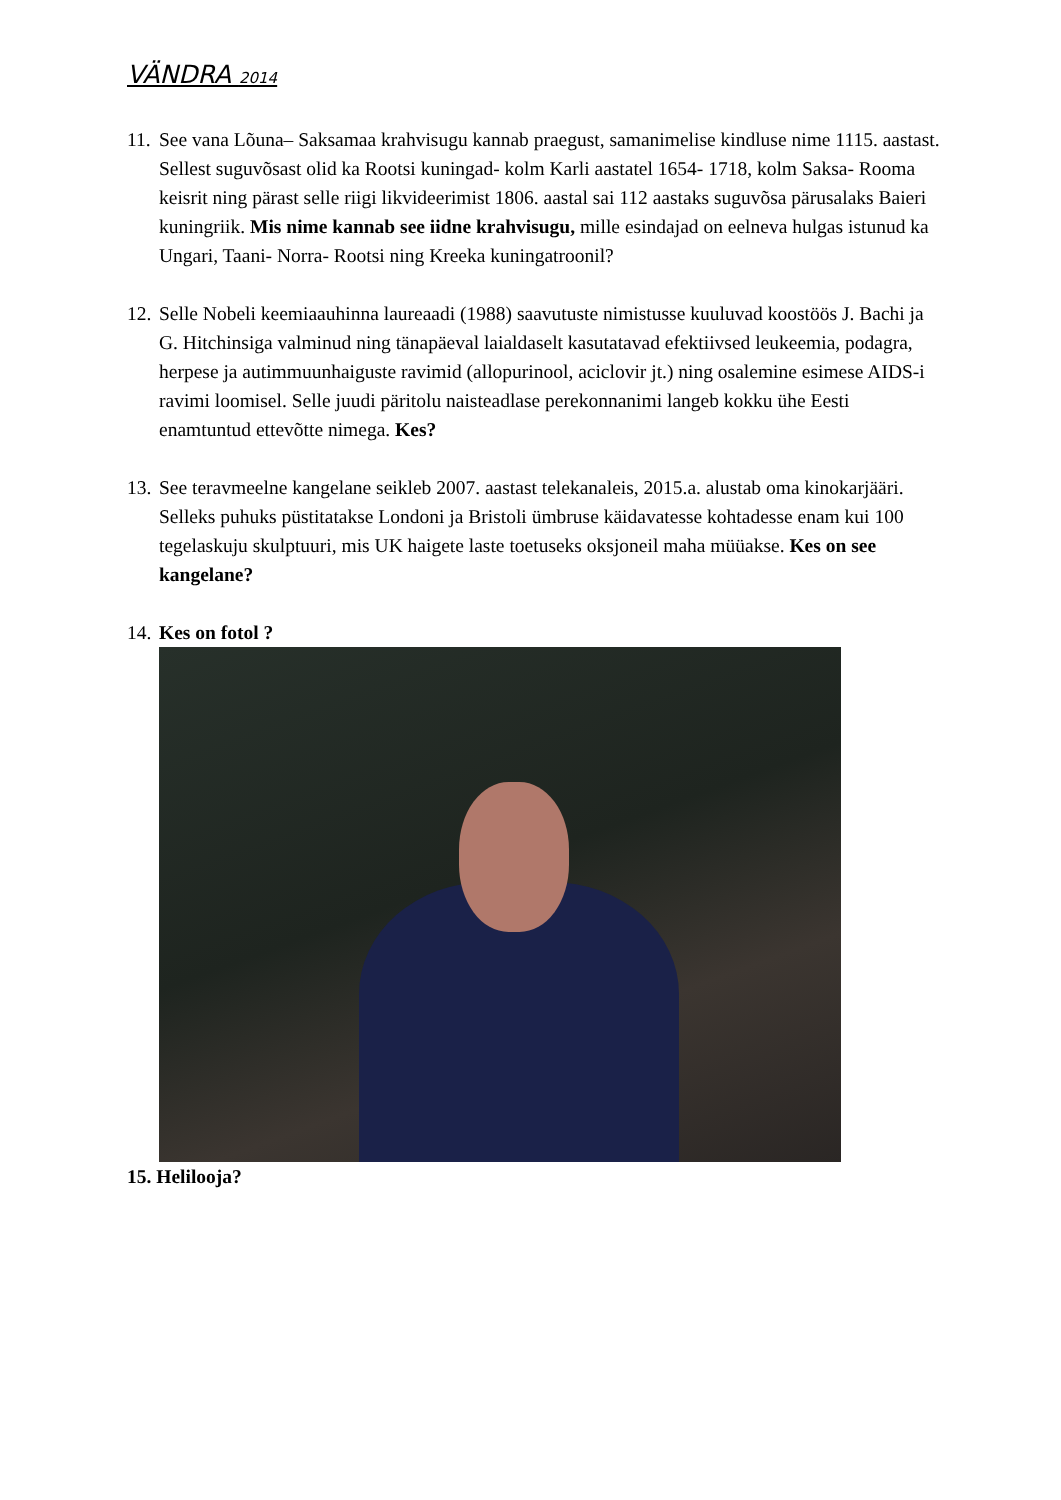VÄNDRA 2014
11.
See vana Lõuna– Saksamaa krahvisugu kannab praegust, samanimelise kindluse nime 1115. aastast. Sellest suguvõsast olid ka Rootsi kuningad- kolm Karli aastatel 1654- 1718, kolm Saksa- Rooma keisrit ning pärast selle riigi likvideerimist 1806. aastal sai 112 aastaks suguvõsa pärusalaks Baieri kuningriik. Mis nime kannab see iidne krahvisugu, mille esindajad on eelneva hulgas istunud ka Ungari, Taani- Norra- Rootsi ning Kreeka kuningatroonil?
12.
Selle Nobeli keemiaauhinna laureaadi (1988) saavutuste nimistusse kuuluvad koostöös J. Bachi ja G. Hitchinsiga valminud ning tänapäeval laialdaselt kasutatavad efektiivsed leukeemia, podagra, herpese ja autimmuunhaiguste ravimid (allopurinool, aciclovir jt.) ning osalemine esimese AIDS-i ravimi loomisel. Selle juudi päritolu naisteadlase perekonnanimi langeb kokku ühe Eesti enamtuntud ettevõtte nimega. Kes?
13.
See teravmeelne kangelane seikleb 2007. aastast telekanaleis, 2015.a. alustab oma kinokarjääri. Selleks puhuks püstitatakse Londoni ja Bristoli ümbruse käidavatesse kohtadesse enam kui 100 tegelaskuju skulptuuri, mis UK haigete laste toetuseks oksjoneil maha müüakse. Kes on see kangelane?
14.
Kes on fotol ?
15. Helilooja?